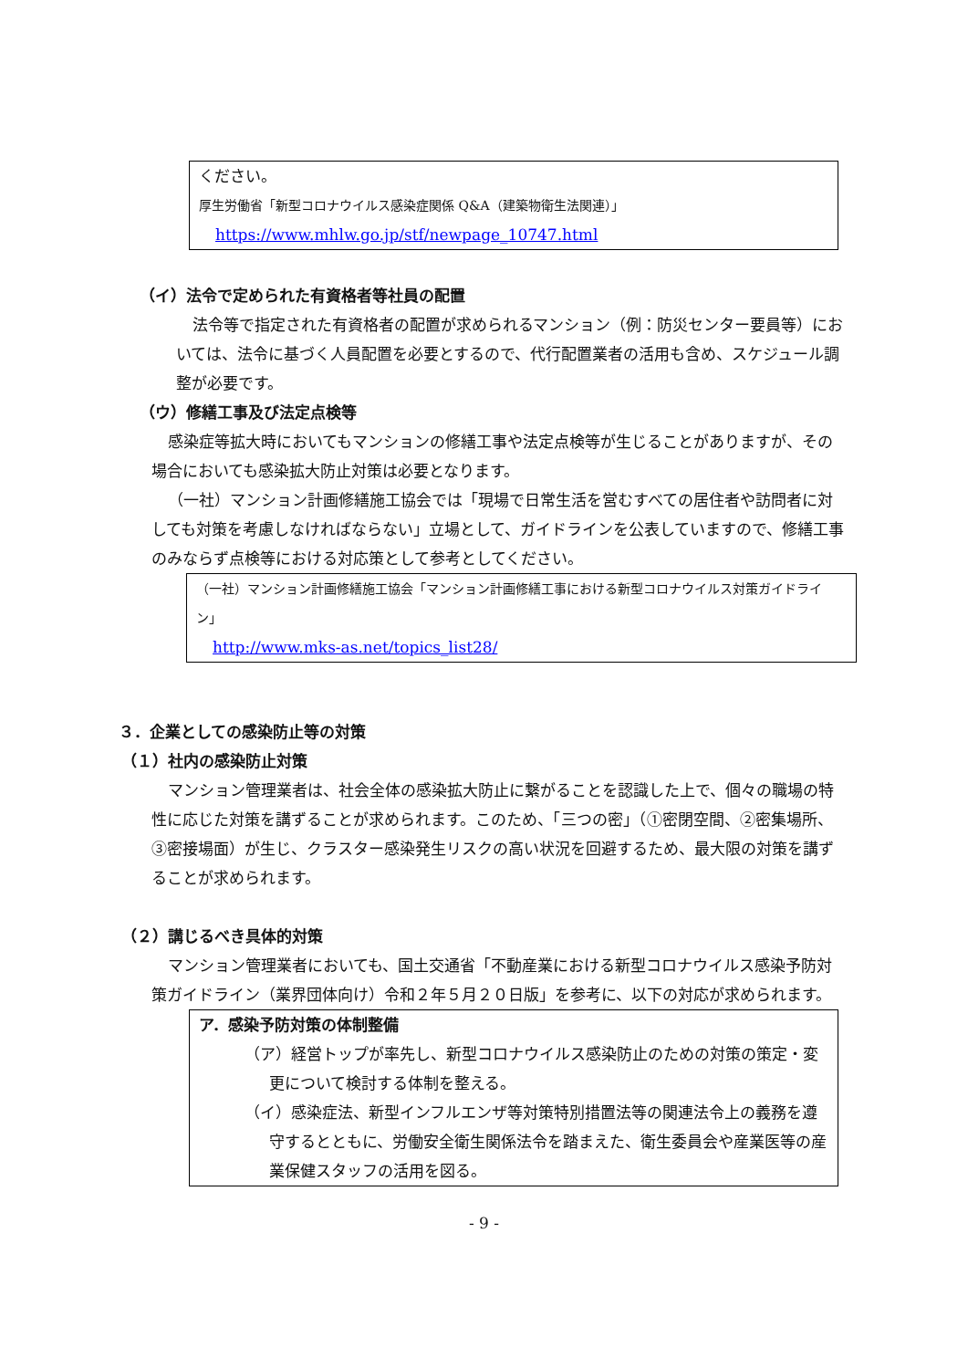ください。
厚生労働省「新型コロナウイルス感染症関係 Q&A（建築物衛生法関連）」
https://www.mhlw.go.jp/stf/newpage_10747.html
（イ）法令で定められた有資格者等社員の配置
法令等で指定された有資格者の配置が求められるマンション（例：防災センター要員等）においては、法令に基づく人員配置を必要とするので、代行配置業者の活用も含め、スケジュール調整が必要です。
（ウ）修繕工事及び法定点検等
感染症等拡大時においてもマンションの修繕工事や法定点検等が生じることがありますが、その場合においても感染拡大防止対策は必要となります。
（一社）マンション計画修繕施工協会では「現場で日常生活を営むすべての居住者や訪問者に対しても対策を考慮しなければならない」立場として、ガイドラインを公表していますので、修繕工事のみならず点検等における対応策として参考としてください。
（一社）マンション計画修繕施工協会「マンション計画修繕工事における新型コロナウイルス対策ガイドライン」
http://www.mks-as.net/topics_list28/
３．企業としての感染防止等の対策
（１）社内の感染防止対策
マンション管理業者は、社会全体の感染拡大防止に繋がることを認識した上で、個々の職場の特性に応じた対策を講ずることが求められます。このため、「三つの密」（①密閉空間、②密集場所、③密接場面）が生じ、クラスター感染発生リスクの高い状況を回避するため、最大限の対策を講ずることが求められます。
（２）講じるべき具体的対策
マンション管理業者においても、国土交通省「不動産業における新型コロナウイルス感染予防対策ガイドライン（業界団体向け）令和２年５月２０日版」を参考に、以下の対応が求められます。
ア．感染予防対策の体制整備
（ア）経営トップが率先し、新型コロナウイルス感染防止のための対策の策定・変更について検討する体制を整える。
（イ）感染症法、新型インフルエンザ等対策特別措置法等の関連法令上の義務を遵守するとともに、労働安全衛生関係法令を踏まえた、衛生委員会や産業医等の産業保健スタッフの活用を図る。
- 9 -